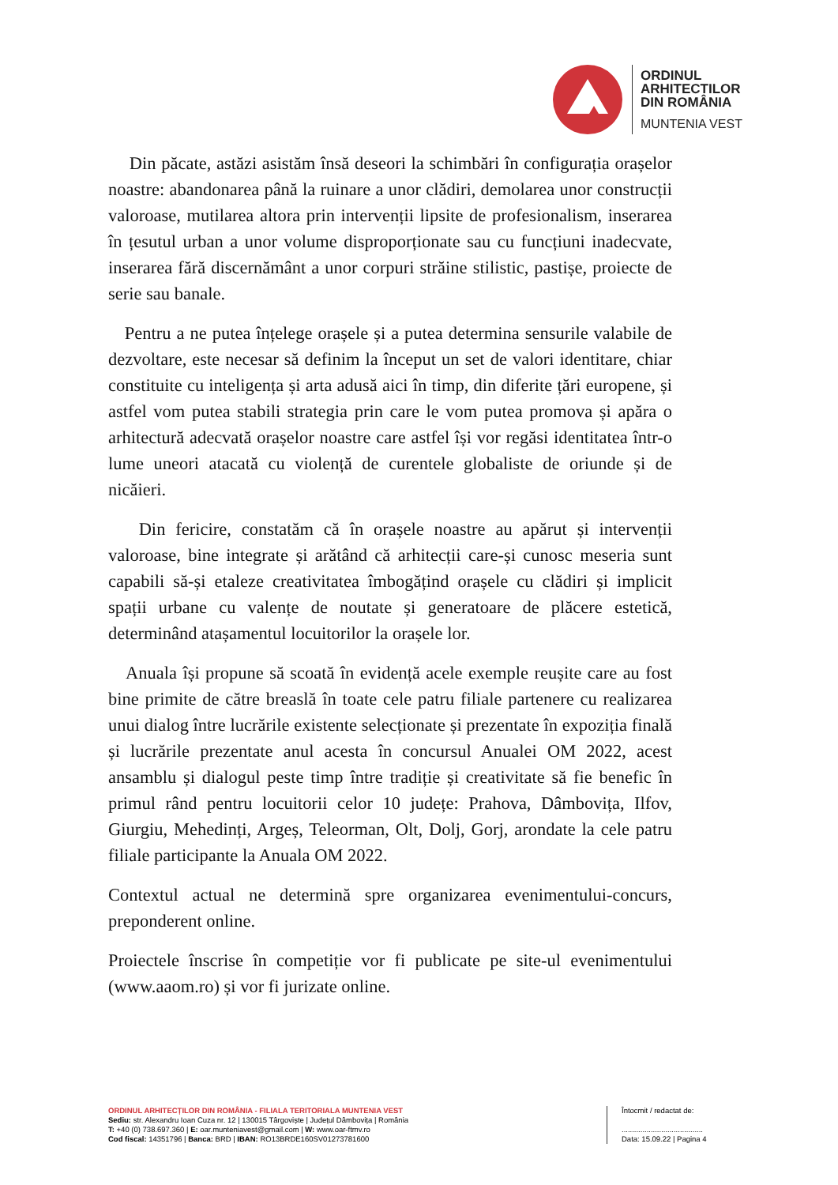ORDINUL
ARHITECTILOR
DIN ROMÂNIA
MUNTENIA VEST
Din păcate, astăzi asistăm însă deseori la schimbări în configurația orașelor noastre: abandonarea până la ruinare a unor clădiri, demolarea unor construcții valoroase, mutilarea altora prin intervenții lipsite de profesionalism, inserarea în țesutul urban a unor volume disproporționate sau cu funcțiuni inadecvate, inserarea fără discernământ a unor corpuri străine stilistic, pastișe, proiecte de serie sau banale.
Pentru a ne putea înțelege orașele și a putea determina sensurile valabile de dezvoltare, este necesar să definim la început un set de valori identitare, chiar constituite cu inteligența și arta adusă aici în timp, din diferite țări europene, și astfel vom putea stabili strategia prin care le vom putea promova și apăra o arhitectură adecvată orașelor noastre care astfel își vor regăsi identitatea într-o lume uneori atacată cu violență de curentele globaliste de oriunde și de nicăieri.
Din fericire, constatăm că în orașele noastre au apărut și intervenții valoroase, bine integrate și arătând că arhitecții care-și cunosc meseria sunt capabili să-și etaleze creativitatea îmbogățind orașele cu clădiri și implicit spații urbane cu valențe de noutate și generatoare de plăcere estetică, determinând atașamentul locuitorilor la orașele lor.
Anuala își propune să scoată în evidență acele exemple reușite care au fost bine primite de către breaslă în toate cele patru filiale partenere cu realizarea unui dialog între lucrările existente selecționate și prezentate în expoziția finală și lucrările prezentate anul acesta în concursul Anualei OM 2022, acest ansamblu și dialogul peste timp între tradiție și creativitate să fie benefic în primul rând pentru locuitorii celor 10 județe: Prahova, Dâmbovița, Ilfov, Giurgiu, Mehedinți, Argeș, Teleorman, Olt, Dolj, Gorj, arondate la cele patru filiale participante la Anuala OM 2022.
Contextul actual ne determină spre organizarea evenimentului-concurs, preponderent online.
Proiectele înscrise în competiție vor fi publicate pe site-ul evenimentului (www.aaom.ro) și vor fi jurizate online.
ORDINUL ARHITECȚILOR DIN ROMÂNIA - FILIALA TERITORIALA MUNTENIA VEST
Sediu: str. Alexandru Ioan Cuza nr. 12 | 130015 Târgoviște | Județul Dâmbovița | România
T: +40 (0) 738.697.360 | E: oar.munteniavest@gmail.com | W: www.oar-ftmv.ro
Cod fiscal: 14351796 | Banca: BRD | IBAN: RO13BRDE160SV01273781600
Întocmit / redactat de:
.......................................
Data: 15.09.22 | Pagina 4